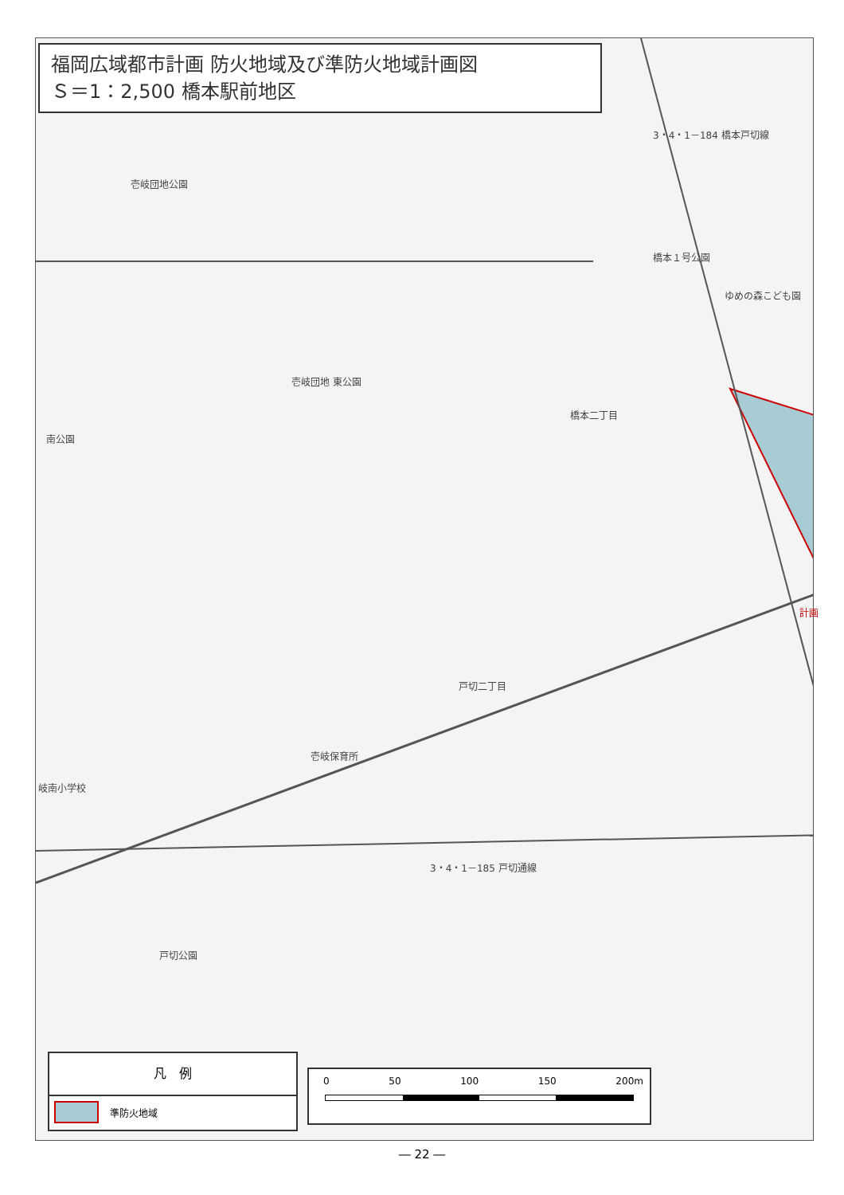福岡広域都市計画 防火地域及び準防火地域計画図
Ｓ＝1：2,500 橋本駅前地区
壱岐団地公園
橋本１号公園
ゆめの森こども園
橋本二丁目
壱岐団地 東公園
南公園
戸切二丁目
岐南小学校
壱岐保育所
戸切公園
3・4・1－185 戸切通線
3・4・1－184 橋本戸切線
計画
凡　例
準防火地域
0 50 100 150 200m
― 22 ―